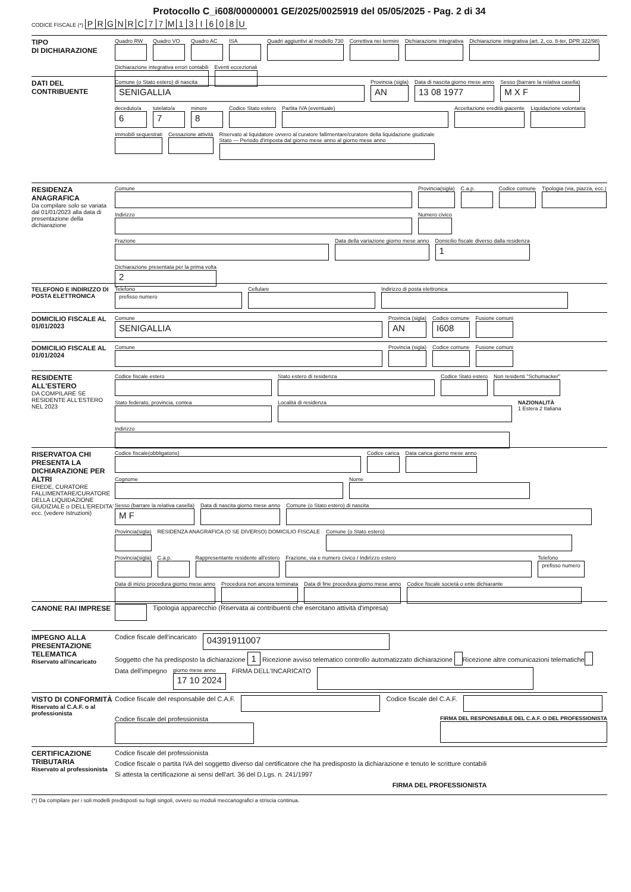Protocollo C_i608/00000001 GE/2025/0025919 del 05/05/2025 - Pag. 2 di 34
CODICE FISCALE (*) PRGNRC 77 M 13 I 608 U
TIPO
DI DICHIARAZIONE
Quadro RW
Quadro VO
Quadro AC
ISA
Quadri aggiuntivi al modello 730
Correttiva nei termini
Dichiarazione integrativa
Dichiarazione integrativa (art. 2, co. 8-ter, DPR 322/98)
Dichiarazione integrativa errori contabili
Eventi eccezionali
DATI DEL
CONTRIBUENTE
Comune (o Stato estero) di nascita
SENIGALLIA
Provincia (sigla)
AN
Data di nascita giorno mese anno
13 08 1977
Sesso (barrare la relativa casella)
M X F
deceduto/a
6
tutelato/a
7
minore
8
Codice Stato estero
Partita IVA (eventuale)
Accettazione eredità giacente
Liquidazione volontaria
Immobili sequestrati
Cessazione attività
Riservato al liquidatore ovvero al curatore fallimentare/curatore della liquidazione giudiziale
Stato — Periodo d'imposta dal giorno mese anno al giorno mese anno
RESIDENZA ANAGRAFICA
Da compilare solo se variata dal 01/01/2023 alla data di presentazione della dichiarazione
Comune
Provincia(sigla)
C.a.p.
Codice comune
Tipologia (via, piazza, ecc.)
Indirizzo
Numero civico
Frazione
Data della variazione giorno mese anno
Domicilio fiscale diverso dalla residenza
1
Dichiarazione presentata per la prima volta
2
TELEFONO E INDIRIZZO DI POSTA ELETTRONICA
Telefono
prefisso numero
Cellulare
Indirizzo di posta elettronica
DOMICILIO FISCALE AL 01/01/2023
Comune
SENIGALLIA
Provincia (sigla)
AN
Codice comune
I608
Fusione comuni
DOMICILIO FISCALE AL 01/01/2024
Comune
Provincia (sigla)
Codice comune
Fusione comuni
RESIDENTE ALL'ESTERO
DA COMPILARE SE RESIDENTE ALL'ESTERO NEL 2023
Codice fiscale estero
Stato estero di residenza
Codice Stato estero
Non residenti "Schumacker"
Stato federato, provincia, contea
Località di residenza
NAZIONALITÀ
1 Estera 2 Italiana
Indirizzo
RISERVATOA CHI PRESENTA LA DICHIARAZIONE PER ALTRI
EREDE, CURATORE FALLIMENTARE/CURATORE DELLA LIQUIDAZIONE GIUDIZIALE o DELL'EREDITA' ecc. (vedere Istruzioni)
Codice fiscale(obbligatorio)
Codice carica
Data carica giorno mese anno
Cognome
Nome
Sesso (barrare la relativa casella)
M F
Data di nascita giorno mese anno
Comune (o Stato estero) di nascita
Provincia(sigla)
RESIDENZA ANAGRAFICA (O SE DIVERSO) DOMICILIO FISCALE
Comune (o Stato estero)
Provincia(sigla)
C.a.p.
Rappresentante residente all'estero
Frazione, via e numero civico / Indirizzo estero
Telefono
prefisso numero
Data di inizio procedura giorno mese anno
Procedura non ancora terminata
Data di fine procedura giorno mese anno
Codice fiscale società o ente dichiarante
CANONE RAI IMPRESE Tipologia apparecchio (Riservata ai contribuenti che esercitano attività d'impresa)
IMPEGNO ALLA PRESENTAZIONE TELEMATICA
Riservato all'incaricato
Codice fiscale dell'incaricato
04391911007
Soggetto che ha predisposto la dichiarazione 1 Ricezione avviso telematico controllo automatizzato dichiarazione Ricezione altre comunicazioni telematiche
Data dell'impegno
giorno mese anno
17 10 2024
FIRMA DELL'INCARICATO
VISTO DI CONFORMITÀ
Riservato al C.A.F. o al professionista
Codice fiscale del responsabile del C.A.F.
Codice fiscale del C.A.F.
Codice fiscale del professionista
FIRMA DEL RESPONSABILE DEL C.A.F. O DEL PROFESSIONISTA
CERTIFICAZIONE TRIBUTARIA
Riservato al professionista
Codice fiscale del professionista
Codice fiscale o partita IVA del soggetto diverso dal certificatore che ha predisposto la dichiarazione e tenuto le scritture contabili
Si attesta la certificazione ai sensi dell'art. 36 del D.Lgs. n. 241/1997
FIRMA DEL PROFESSIONISTA
(*) Da compilare per i soli modelli predisposti su fogli singoli, ovvero su moduli meccanografici a striscia continua.